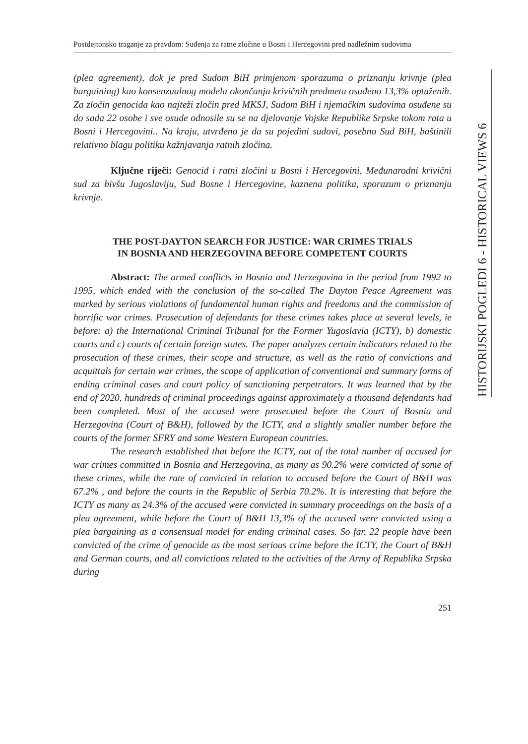HISTORIJSKI POGLEDI 6 - HISTORICAL VIEWS 6
Postdejtonsko traganje za pravdom: Suđenja za ratne zločine u Bosni i Hercegovini pred nadležnim sudovima
(plea agreement), dok je pred Sudom BiH primjenom sporazuma o priznanju krivnje (plea bargaining) kao konsenzualnog modela okončanja krivičnih predmeta osuđeno 13,3% optuženih. Za zločin genocida kao najteži zločin pred MKSJ, Sudom BiH i njemačkim sudovima osuđene su do sada 22 osobe i sve osude odnosile su se na djelovanje Vojske Republike Srpske tokom rata u Bosni i Hercegovini.. Na kraju, utvrđeno je da su pojedini sudovi, posebno Sud BiH, baštinili relativno blagu politiku kažnjavanja ratnih zločina.
Ključne riječi: Genocid i ratni zločini u Bosni i Hercegovini, Međunarodni krivični sud za bivšu Jugoslaviju, Sud Bosne i Hercegovine, kaznena politika, sporazum o priznanju krivnje.
THE POST-DAYTON SEARCH FOR JUSTICE: WAR CRIMES TRIALS IN BOSNIA AND HERZEGOVINA BEFORE COMPETENT COURTS
Abstract: The armed conflicts in Bosnia and Herzegovina in the period from 1992 to 1995, which ended with the conclusion of the so-called The Dayton Peace Agreement was marked by serious violations of fundamental human rights and freedoms and the commission of horrific war crimes. Prosecution of defendants for these crimes takes place at several levels, ie before: a) the International Criminal Tribunal for the Former Yugoslavia (ICTY), b) domestic courts and c) courts of certain foreign states. The paper analyzes certain indicators related to the prosecution of these crimes, their scope and structure, as well as the ratio of convictions and acquittals for certain war crimes, the scope of application of conventional and summary forms of ending criminal cases and court policy of sanctioning perpetrators. It was learned that by the end of 2020, hundreds of criminal proceedings against approximately a thousand defendants had been completed. Most of the accused were prosecuted before the Court of Bosnia and Herzegovina (Court of B&H), followed by the ICTY, and a slightly smaller number before the courts of the former SFRY and some Western European countries.
The research established that before the ICTY, out of the total number of accused for war crimes committed in Bosnia and Herzegovina, as many as 90.2% were convicted of some of these crimes, while the rate of convicted in relation to accused before the Court of B&H was 67.2% , and before the courts in the Republic of Serbia 70.2%. It is interesting that before the ICTY as many as 24.3% of the accused were convicted in summary proceedings on the basis of a plea agreement, while before the Court of B&H 13,3% of the accused were convicted using a plea bargaining as a consensual model for ending criminal cases. So far, 22 people have been convicted of the crime of genocide as the most serious crime before the ICTY, the Court of B&H and German courts, and all convictions related to the activities of the Army of Republika Srpska during
251